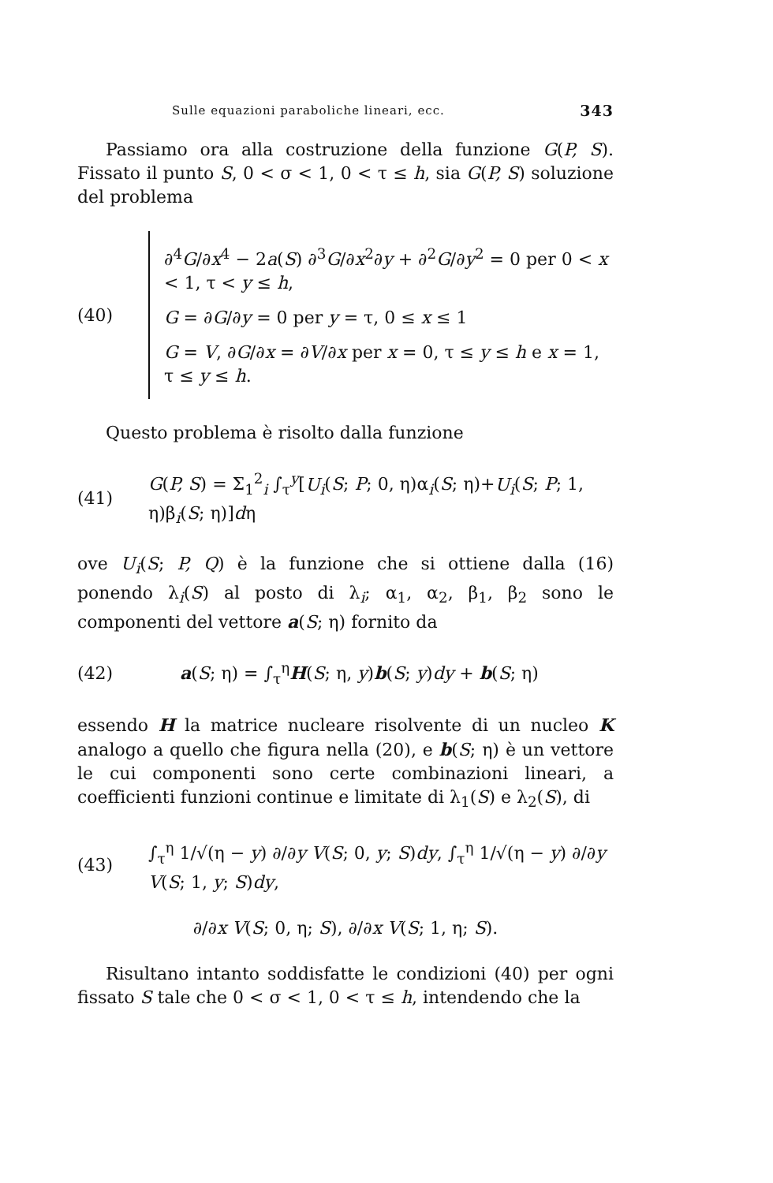Sulle equazioni paraboliche lineari, ecc. 343
Passiamo ora alla costruzione della funzione G(P, S). Fissato il punto S, 0 < σ < 1, 0 < τ ≤ h, sia G(P, S) soluzione del problema
(40)
∂<sup>4</sup>G/∂x<sup>4</sup> − 2a(S) ∂<sup>3</sup>G/∂x<sup>2</sup>∂y + ∂<sup>2</sup>G/∂y<sup>2</sup> = 0 per 0 < x < 1, τ < y ≤ h,
G = ∂G/∂y = 0 per y = τ, 0 ≤ x ≤ 1
G = V, ∂G/∂x = ∂V/∂x per x = 0, τ ≤ y ≤ h e x = 1, τ ≤ y ≤ h.
Questo problema è risolto dalla funzione
(41) G(P, S) = Σ<sub>1</sub><sup>2</sup><sub>i</sub> ∫<sub>τ</sub><sup>y</sup>[U<sub>i</sub>(S; P; 0, η)α<sub>i</sub>(S; η)+U<sub>i</sub>(S; P; 1, η)β<sub>i</sub>(S; η)]dη
ove U<sub>i</sub>(S; P, Q) è la funzione che si ottiene dalla (16) ponendo λ<sub>i</sub>(S) al posto di λ<sub>i</sub>; α<sub>1</sub>, α<sub>2</sub>, β<sub>1</sub>, β<sub>2</sub> sono le componenti del vettore a(S; η) fornito da
(42) a(S; η) = ∫<sub>τ</sub><sup>η</sup>H(S; η, y)b(S; y)dy + b(S; η)
essendo H la matrice nucleare risolvente di un nucleo K analogo a quello che figura nella (20), e b(S; η) è un vettore le cui componenti sono certe combinazioni lineari, a coefficienti funzioni continue e limitate di λ<sub>1</sub>(S) e λ<sub>2</sub>(S), di
(43) ∫<sub>τ</sub><sup>η</sup> 1/√(η − y) ∂/∂y V(S; 0, y; S)dy, ∫<sub>τ</sub><sup>η</sup> 1/√(η − y) ∂/∂y V(S; 1, y; S)dy,
∂/∂x V(S; 0, η; S), ∂/∂x V(S; 1, η; S).
Risultano intanto soddisfatte le condizioni (40) per ogni fissato S tale che 0 < σ < 1, 0 < τ ≤ h, intendendo che la